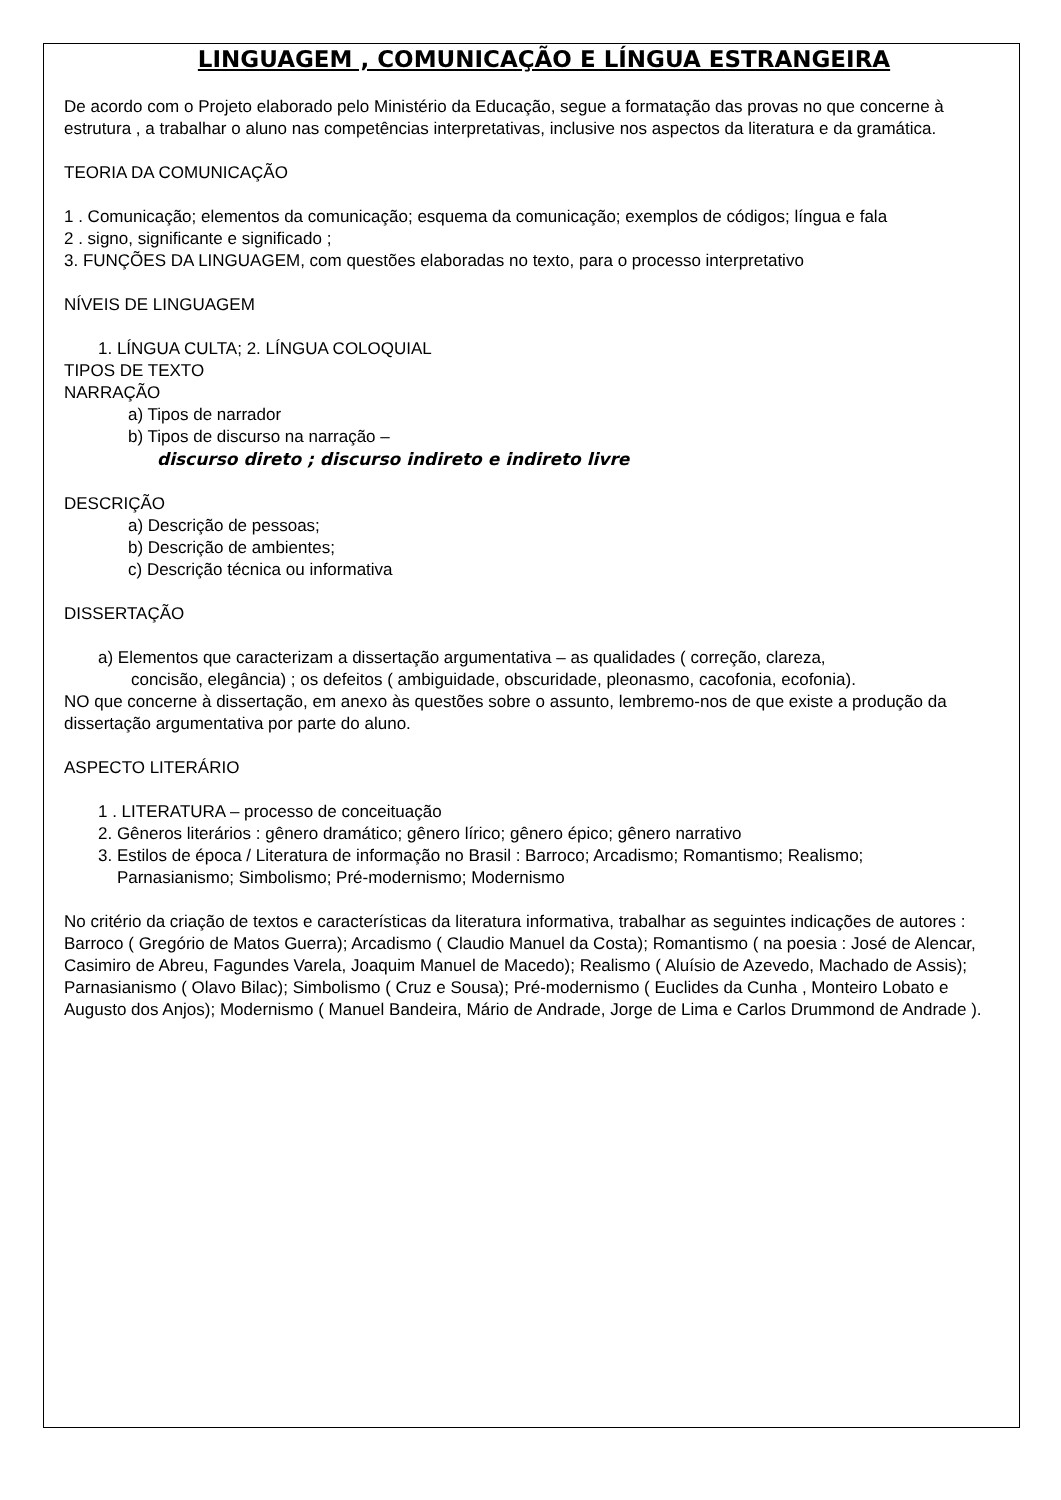LINGUAGEM , COMUNICAÇÃO E LÍNGUA ESTRANGEIRA
De acordo com o Projeto elaborado pelo Ministério da Educação, segue a formatação das provas no que concerne à estrutura , a trabalhar o aluno nas competências interpretativas, inclusive nos aspectos da literatura e da gramática.
TEORIA DA COMUNICAÇÃO
1 . Comunicação; elementos da comunicação; esquema da comunicação; exemplos de códigos; língua e fala
2 . signo, significante e significado ;
3. FUNÇÕES DA LINGUAGEM, com questões elaboradas no texto, para o processo interpretativo
NÍVEIS DE LINGUAGEM
1. LÍNGUA CULTA; 2. LÍNGUA COLOQUIAL
TIPOS DE TEXTO
NARRAÇÃO
a) Tipos de narrador
b) Tipos de discurso na narração –
discurso direto ; discurso indireto e indireto livre
DESCRIÇÃO
a) Descrição de pessoas;
b) Descrição de ambientes;
c) Descrição técnica ou informativa
DISSERTAÇÃO
a) Elementos que caracterizam a dissertação argumentativa – as qualidades ( correção, clareza,
concisão, elegância) ; os defeitos ( ambiguidade, obscuridade, pleonasmo, cacofonia, ecofonia).
NO que concerne à dissertação, em anexo às questões sobre o assunto, lembremo-nos de que existe a produção da dissertação argumentativa por parte do aluno.
ASPECTO LITERÁRIO
1 . LITERATURA – processo de conceituação
2. Gêneros literários : gênero dramático; gênero lírico; gênero épico; gênero narrativo
3. Estilos de época / Literatura de informação no Brasil : Barroco; Arcadismo; Romantismo; Realismo;
Parnasianismo; Simbolismo; Pré-modernismo; Modernismo
No critério da criação de textos e características da literatura informativa, trabalhar as seguintes indicações de autores : Barroco ( Gregório de Matos Guerra); Arcadismo ( Claudio Manuel da Costa); Romantismo ( na poesia : José de Alencar, Casimiro de Abreu, Fagundes Varela, Joaquim Manuel de Macedo); Realismo ( Aluísio de Azevedo, Machado de Assis); Parnasianismo ( Olavo Bilac); Simbolismo ( Cruz e Sousa); Pré-modernismo ( Euclides da Cunha , Monteiro Lobato e Augusto dos Anjos); Modernismo ( Manuel Bandeira, Mário de Andrade, Jorge de Lima e Carlos Drummond de Andrade ).